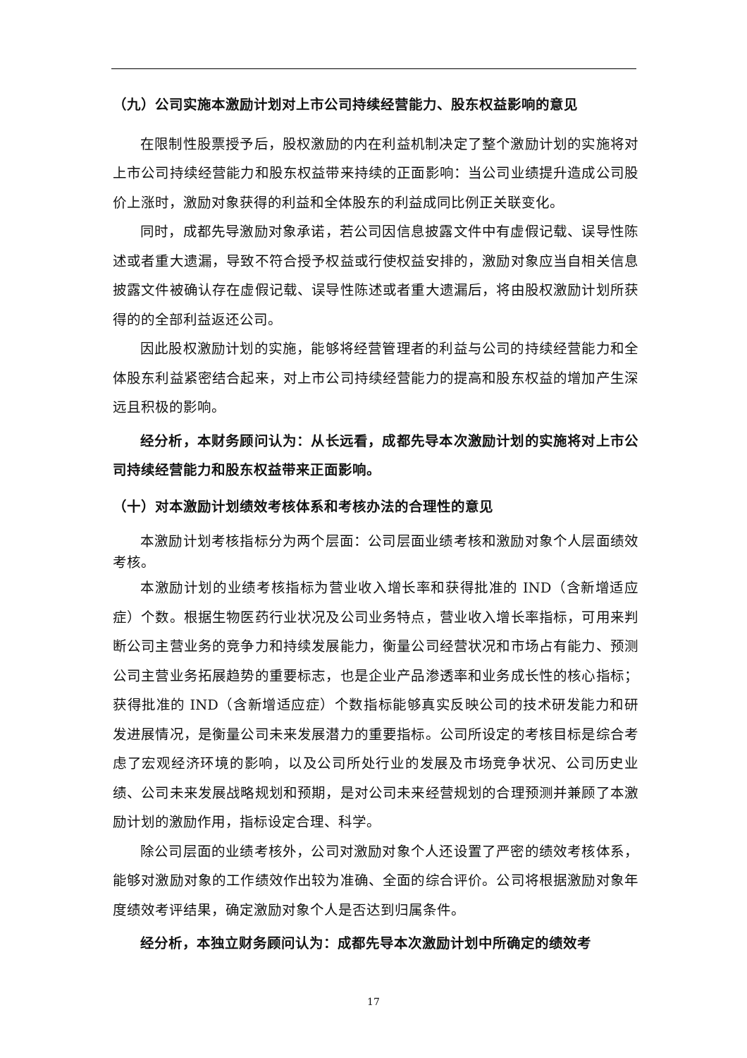（九）公司实施本激励计划对上市公司持续经营能力、股东权益影响的意见
在限制性股票授予后，股权激励的内在利益机制决定了整个激励计划的实施将对上市公司持续经营能力和股东权益带来持续的正面影响：当公司业绩提升造成公司股价上涨时，激励对象获得的利益和全体股东的利益成同比例正关联变化。
同时，成都先导激励对象承诺，若公司因信息披露文件中有虚假记载、误导性陈述或者重大遗漏，导致不符合授予权益或行使权益安排的，激励对象应当自相关信息披露文件被确认存在虚假记载、误导性陈述或者重大遗漏后，将由股权激励计划所获得的的全部利益返还公司。
因此股权激励计划的实施，能够将经营管理者的利益与公司的持续经营能力和全体股东利益紧密结合起来，对上市公司持续经营能力的提高和股东权益的增加产生深远且积极的影响。
经分析，本财务顾问认为：从长远看，成都先导本次激励计划的实施将对上市公司持续经营能力和股东权益带来正面影响。
（十）对本激励计划绩效考核体系和考核办法的合理性的意见
本激励计划考核指标分为两个层面：公司层面业绩考核和激励对象个人层面绩效考核。
本激励计划的业绩考核指标为营业收入增长率和获得批准的 IND（含新增适应症）个数。根据生物医药行业状况及公司业务特点，营业收入增长率指标，可用来判断公司主营业务的竞争力和持续发展能力，衡量公司经营状况和市场占有能力、预测公司主营业务拓展趋势的重要标志，也是企业产品渗透率和业务成长性的核心指标；获得批准的 IND（含新增适应症）个数指标能够真实反映公司的技术研发能力和研发进展情况，是衡量公司未来发展潜力的重要指标。公司所设定的考核目标是综合考虑了宏观经济环境的影响，以及公司所处行业的发展及市场竞争状况、公司历史业绩、公司未来发展战略规划和预期，是对公司未来经营规划的合理预测并兼顾了本激励计划的激励作用，指标设定合理、科学。
除公司层面的业绩考核外，公司对激励对象个人还设置了严密的绩效考核体系，能够对激励对象的工作绩效作出较为准确、全面的综合评价。公司将根据激励对象年度绩效考评结果，确定激励对象个人是否达到归属条件。
经分析，本独立财务顾问认为：成都先导本次激励计划中所确定的绩效考
17